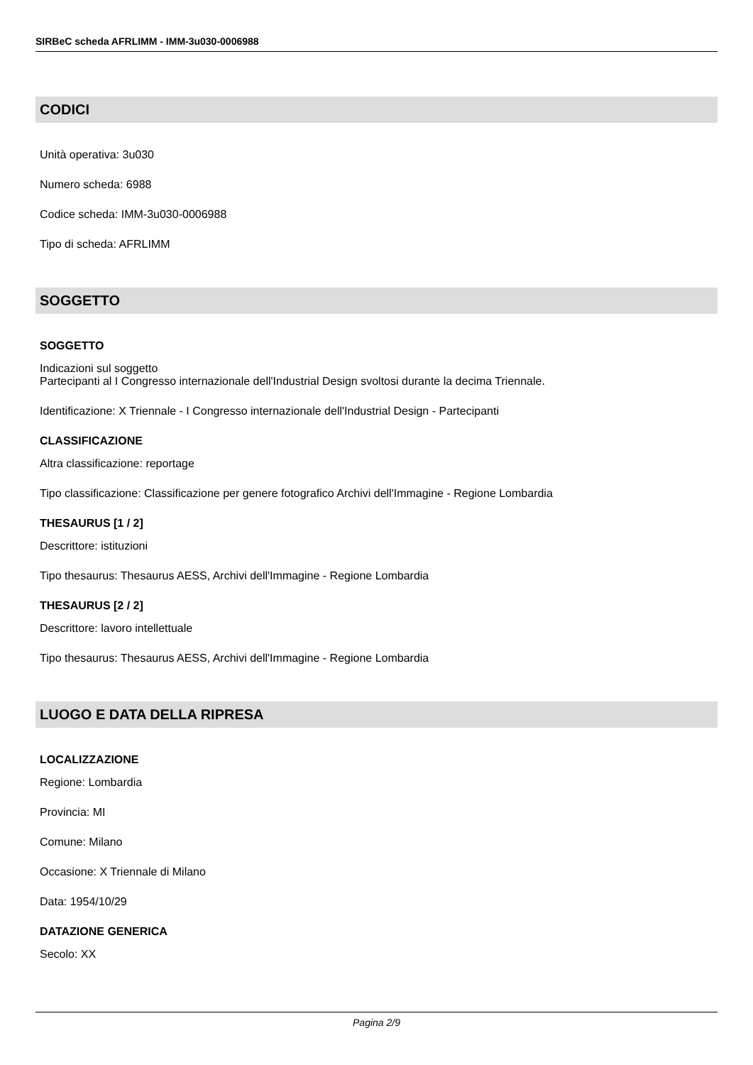SIRBeC scheda AFRLIMM - IMM-3u030-0006988
CODICI
Unità operativa: 3u030
Numero scheda: 6988
Codice scheda: IMM-3u030-0006988
Tipo di scheda: AFRLIMM
SOGGETTO
SOGGETTO
Indicazioni sul soggetto
Partecipanti al I Congresso internazionale dell'Industrial Design svoltosi durante la decima Triennale.
Identificazione: X Triennale - I Congresso internazionale dell'Industrial Design - Partecipanti
CLASSIFICAZIONE
Altra classificazione: reportage
Tipo classificazione: Classificazione per genere fotografico Archivi dell'Immagine - Regione Lombardia
THESAURUS [1 / 2]
Descrittore: istituzioni
Tipo thesaurus: Thesaurus AESS, Archivi dell'Immagine - Regione Lombardia
THESAURUS [2 / 2]
Descrittore: lavoro intellettuale
Tipo thesaurus: Thesaurus AESS, Archivi dell'Immagine - Regione Lombardia
LUOGO E DATA DELLA RIPRESA
LOCALIZZAZIONE
Regione: Lombardia
Provincia: MI
Comune: Milano
Occasione: X Triennale di Milano
Data: 1954/10/29
DATAZIONE GENERICA
Secolo: XX
Pagina 2/9